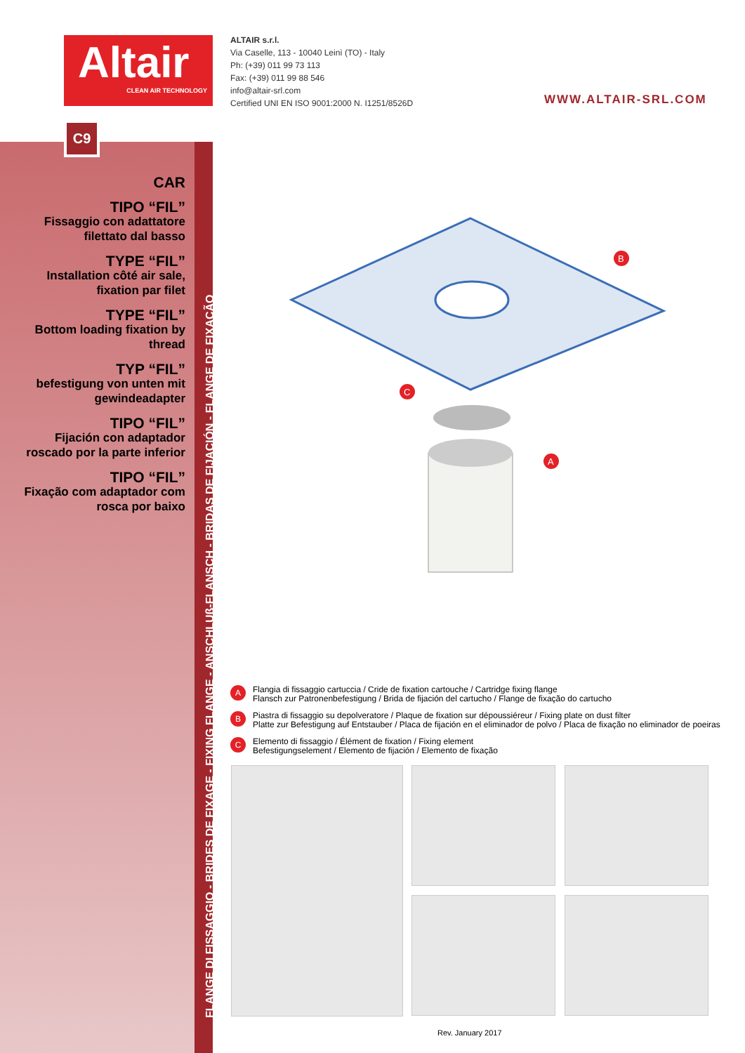Altair
CLEAN AIR TECHNOLOGY
ALTAIR s.r.l.
Via Caselle, 113 - 10040 Leinì (TO) - Italy
Ph: (+39) 011 99 73 113
Fax: (+39) 011 99 88 546
info@altair-srl.com
Certified UNI EN ISO 9001:2000 N. I1251/8526D
WWW.ALTAIR-SRL.COM
C9
FLANGE DI FISSAGGIO - BRIDES DE FIXAGE - FIXING FLANGE - ANSCHLUß-FLANSCH - BRIDAS DE FIJACIÓN - FLANGE DE FIXAÇÃO
CAR
TIPO “FIL”
Fissaggio con adattatore filettato dal basso
TYPE “FIL”
Installation côté air sale, fixation par filet
TYPE “FIL”
Bottom loading fixation by thread
TYP “FIL”
befestigung von unten mit gewindeadapter
TIPO “FIL”
Fijación con adaptador roscado por la parte inferior
TIPO “FIL”
Fixação com adaptador com rosca por baixo
B
C
A
A
Flangia di fissaggio cartuccia / Cride de fixation cartouche / Cartridge fixing flange
Flansch zur Patronenbefestigung / Brida de fijación del cartucho / Flange de fixação do cartucho
B
Piastra di fissaggio su depolveratore / Plaque de fixation sur dépoussiéreur / Fixing plate on dust filter
Platte zur Befestigung auf Entstauber / Placa de fijación en el eliminador de polvo / Placa de fixação no eliminador de poeiras
C
Elemento di fissaggio / Élément de fixation / Fixing element
Befestigungselement / Elemento de fijación / Elemento de fixação
Rev. January 2017